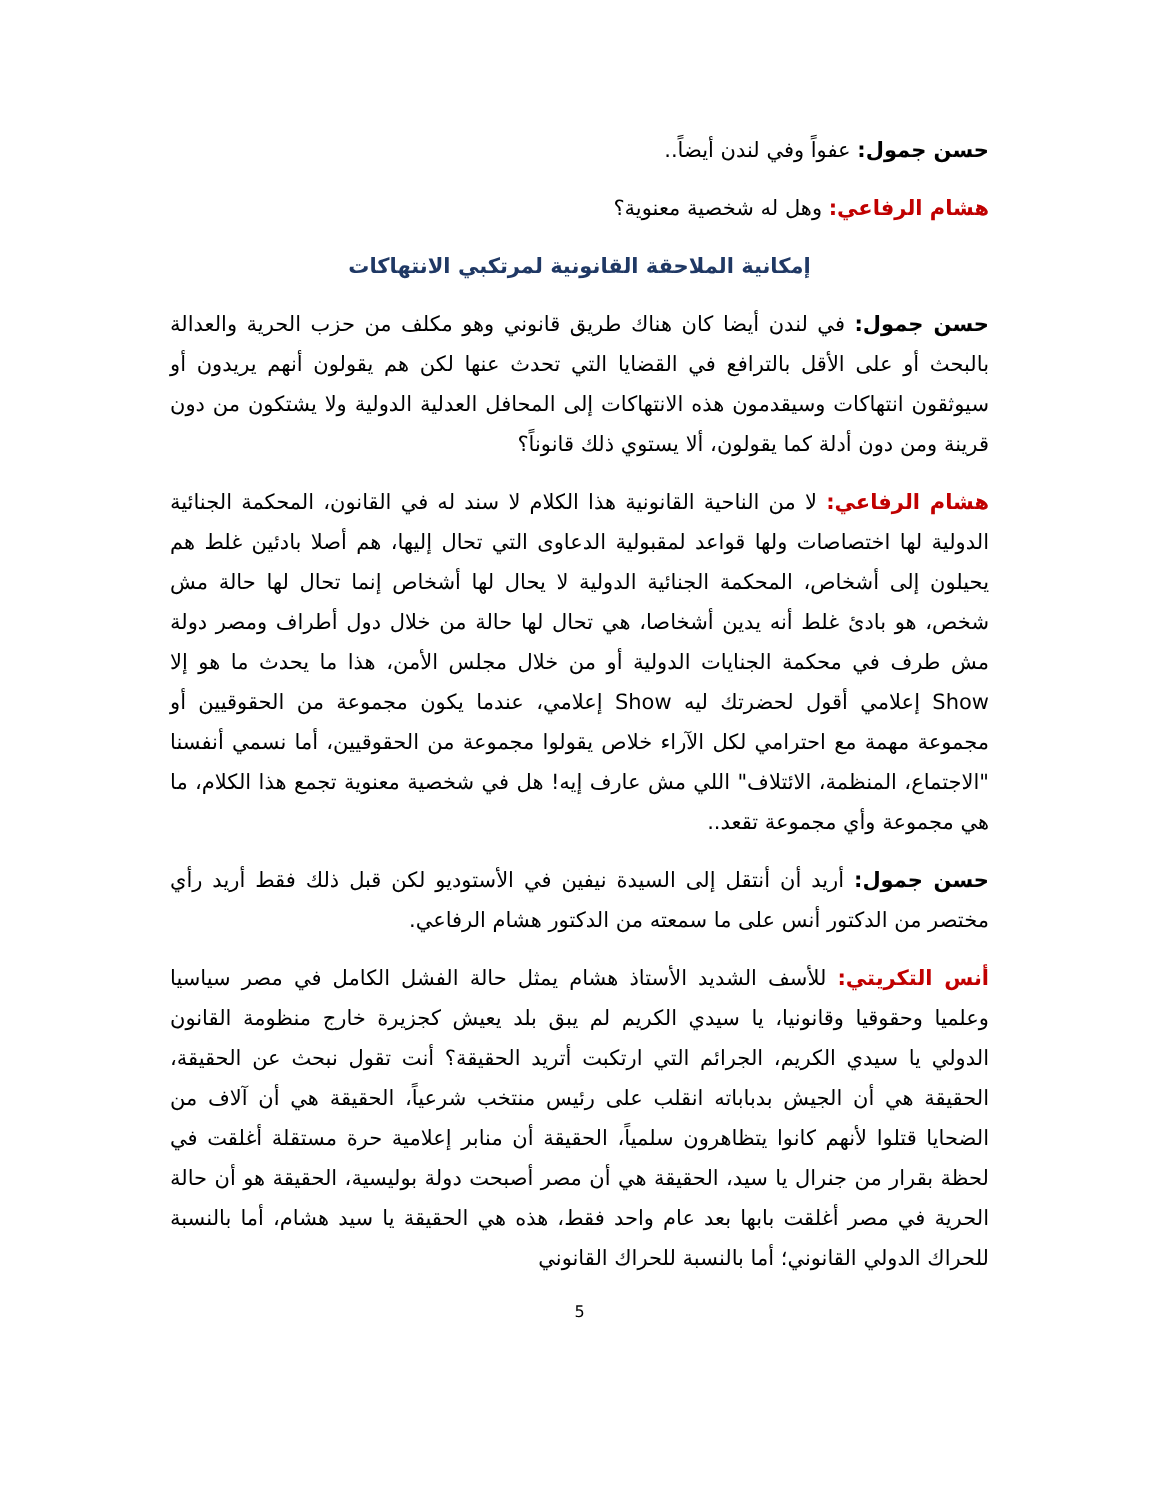حسن جمول: عفواً وفي لندن أيضاً..
هشام الرفاعي: وهل له شخصية معنوية؟
إمكانية الملاحقة القانونية لمرتكبي الانتهاكات
حسن جمول: في لندن أيضا كان هناك طريق قانوني وهو مكلف من حزب الحرية والعدالة بالبحث أو على الأقل بالترافع في القضايا التي تحدث عنها لكن هم يقولون أنهم يريدون أو سيوثقون انتهاكات وسيقدمون هذه الانتهاكات إلى المحافل العدلية الدولية ولا يشتكون من دون قرينة ومن دون أدلة كما يقولون، ألا يستوي ذلك قانوناً؟
هشام الرفاعي: لا من الناحية القانونية هذا الكلام لا سند له في القانون، المحكمة الجنائية الدولية لها اختصاصات ولها قواعد لمقبولية الدعاوى التي تحال إليها، هم أصلا بادئين غلط هم يحيلون إلى أشخاص، المحكمة الجنائية الدولية لا يحال لها أشخاص إنما تحال لها حالة مش شخص، هو بادئ غلط أنه يدين أشخاصا، هي تحال لها حالة من خلال دول أطراف ومصر دولة مش طرف في محكمة الجنايات الدولية أو من خلال مجلس الأمن، هذا ما يحدث ما هو إلا Show إعلامي أقول لحضرتك ليه Show إعلامي، عندما يكون مجموعة من الحقوقيين أو مجموعة مهمة مع احترامي لكل الآراء خلاص يقولوا مجموعة من الحقوقيين، أما نسمي أنفسنا "الاجتماع، المنظمة، الائتلاف" اللي مش عارف إيه! هل في شخصية معنوية تجمع هذا الكلام، ما هي مجموعة وأي مجموعة تقعد..
حسن جمول: أريد أن أنتقل إلى السيدة نيفين في الأستوديو لكن قبل ذلك فقط أريد رأي مختصر من الدكتور أنس على ما سمعته من الدكتور هشام الرفاعي.
أنس التكريتي: للأسف الشديد الأستاذ هشام يمثل حالة الفشل الكامل في مصر سياسيا وعلميا وحقوقيا وقانونيا، يا سيدي الكريم لم يبق بلد يعيش كجزيرة خارج منظومة القانون الدولي يا سيدي الكريم، الجرائم التي ارتكبت أتريد الحقيقة؟ أنت تقول نبحث عن الحقيقة، الحقيقة هي أن الجيش بدباباته انقلب على رئيس منتخب شرعياً، الحقيقة هي أن آلاف من الضحايا قتلوا لأنهم كانوا يتظاهرون سلمياً، الحقيقة أن منابر إعلامية حرة مستقلة أغلقت في لحظة بقرار من جنرال يا سيد، الحقيقة هي أن مصر أصبحت دولة بوليسية، الحقيقة هو أن حالة الحرية في مصر أغلقت بابها بعد عام واحد فقط، هذه هي الحقيقة يا سيد هشام، أما بالنسبة للحراك الدولي القانوني؛ أما بالنسبة للحراك القانوني
5